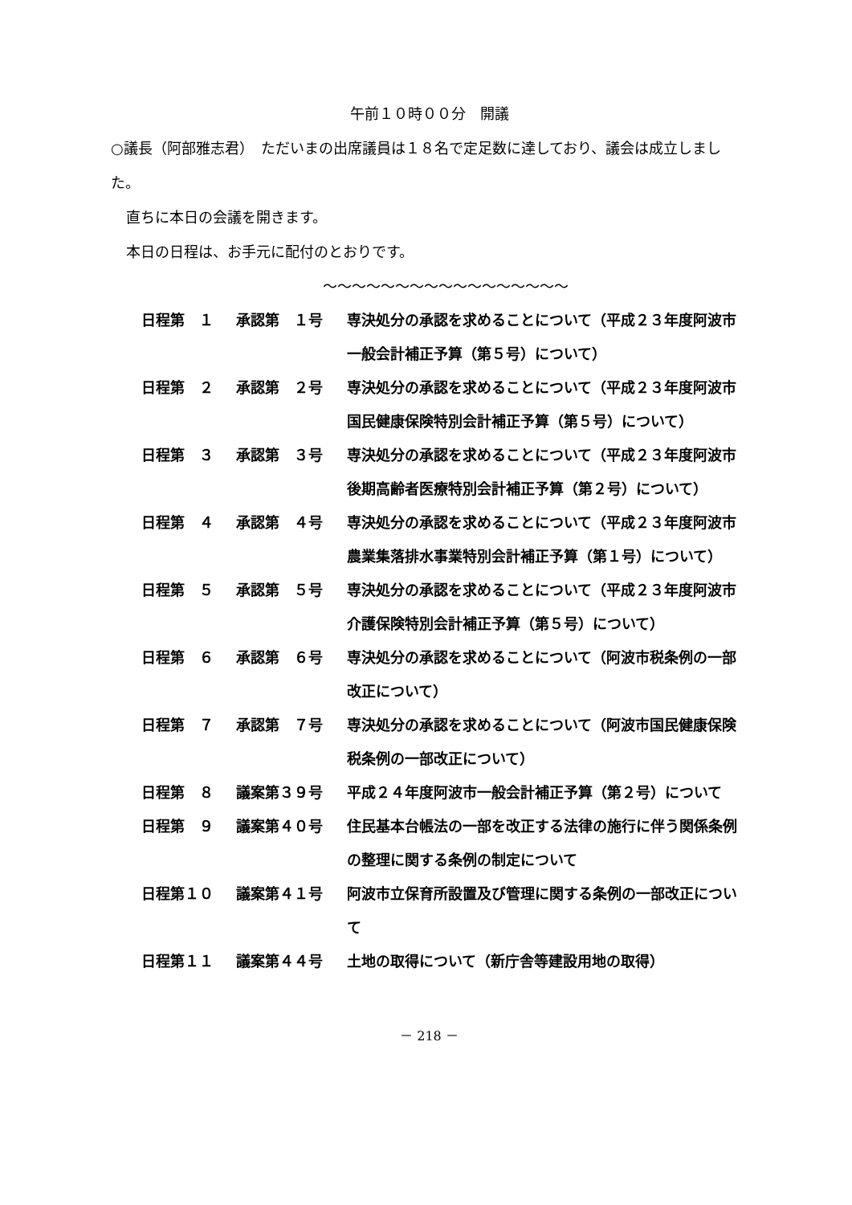午前１０時００分　開議
○議長（阿部雅志君）　ただいまの出席議員は１８名で定足数に達しており、議会は成立しました。
直ちに本日の会議を開きます。
本日の日程は、お手元に配付のとおりです。
～～～～～～～～～～～～～～～～～
| 日程第 １ | 承認第 １号 | 専決処分の承認を求めることについて（平成２３年度阿波市一般会計補正予算（第５号）について） |
| 日程第 ２ | 承認第 ２号 | 専決処分の承認を求めることについて（平成２３年度阿波市国民健康保険特別会計補正予算（第５号）について） |
| 日程第 ３ | 承認第 ３号 | 専決処分の承認を求めることについて（平成２３年度阿波市後期高齢者医療特別会計補正予算（第２号）について） |
| 日程第 ４ | 承認第 ４号 | 専決処分の承認を求めることについて（平成２３年度阿波市農業集落排水事業特別会計補正予算（第１号）について） |
| 日程第 ５ | 承認第 ５号 | 専決処分の承認を求めることについて（平成２３年度阿波市介護保険特別会計補正予算（第５号）について） |
| 日程第 ６ | 承認第 ６号 | 専決処分の承認を求めることについて（阿波市税条例の一部改正について） |
| 日程第 ７ | 承認第 ７号 | 専決処分の承認を求めることについて（阿波市国民健康保険税条例の一部改正について） |
| 日程第 ８ | 議案第３９号 | 平成２４年度阿波市一般会計補正予算（第２号）について |
| 日程第 ９ | 議案第４０号 | 住民基本台帳法の一部を改正する法律の施行に伴う関係条例の整理に関する条例の制定について |
| 日程第１０ | 議案第４１号 | 阿波市立保育所設置及び管理に関する条例の一部改正について |
| 日程第１１ | 議案第４４号 | 土地の取得について（新庁舎等建設用地の取得） |
－ 218 －